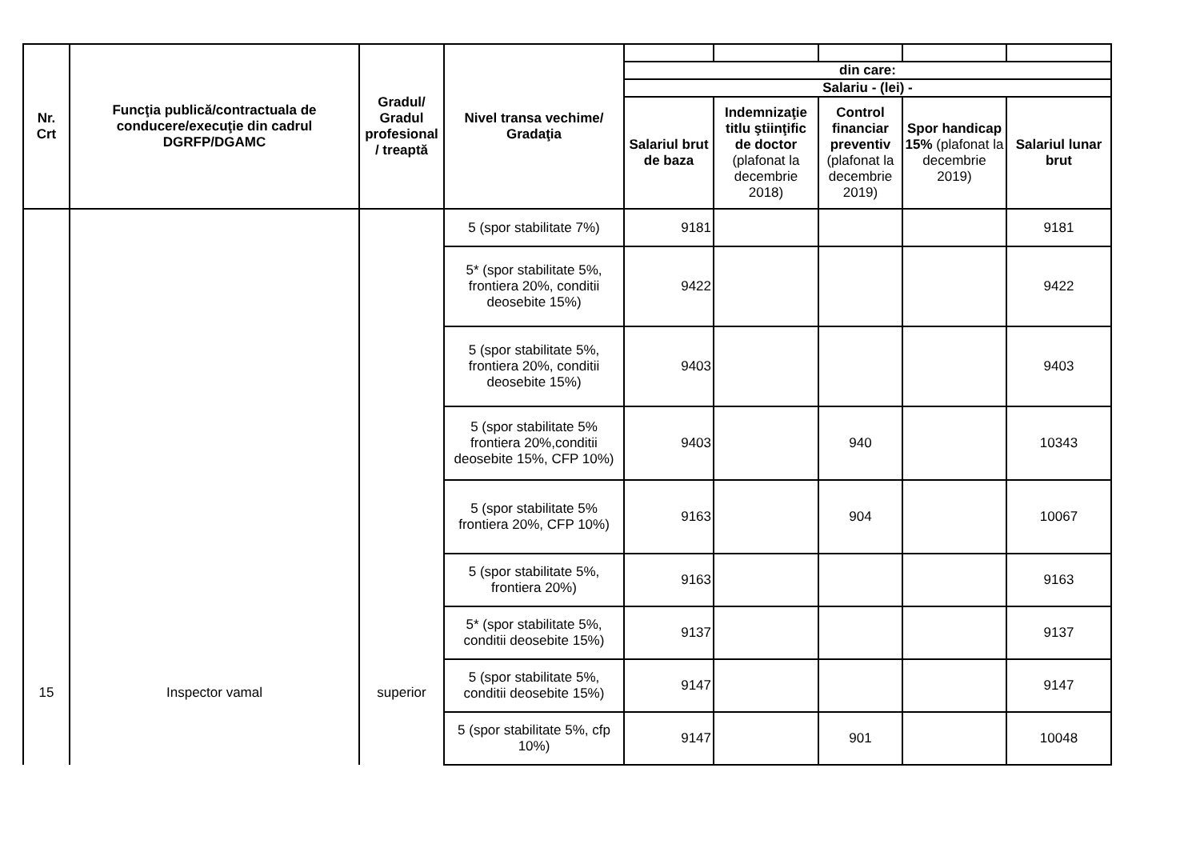| Nr. Crt | Funcţia publică/contractuala de conducere/execuţie din cadrul DGRFP/DGAMC | Gradul/ Gradul profesional / treaptă | Nivel transa vechime/ Gradaţia | | | | | |
| | | | | din care: | | | | |
| | | | | Salariu - (lei) - | | | | |
| | | | | Salariul brut de baza | Indemnizaţie titlu ştiinţific de doctor (plafonat la decembrie 2018) | Control financiar preventiv (plafonat la decembrie 2019) | Spor handicap 15% (plafonat la decembrie 2019) | Salariul lunar brut |
| 15 | Inspector vamal | superior | 5 (spor stabilitate 7%) | 9181 | | | | 9181 |
| | | | 5* (spor stabilitate 5%, frontiera 20%, conditii deosebite 15%) | 9422 | | | | 9422 |
| | | | 5 (spor stabilitate 5%, frontiera 20%, conditii deosebite 15%) | 9403 | | | | 9403 |
| | | | 5 (spor stabilitate 5% frontiera 20%,conditii deosebite 15%, CFP 10%) | 9403 | | 940 | | 10343 |
| | | | 5 (spor stabilitate 5% frontiera 20%, CFP 10%) | 9163 | | 904 | | 10067 |
| | | | 5 (spor stabilitate 5%, frontiera 20%) | 9163 | | | | 9163 |
| | | | 5* (spor stabilitate 5%, conditii deosebite 15%) | 9137 | | | | 9137 |
| | | | 5 (spor stabilitate 5%, conditii deosebite 15%) | 9147 | | | | 9147 |
| | | | 5 (spor stabilitate 5%, cfp 10%) | 9147 | | 901 | | 10048 |